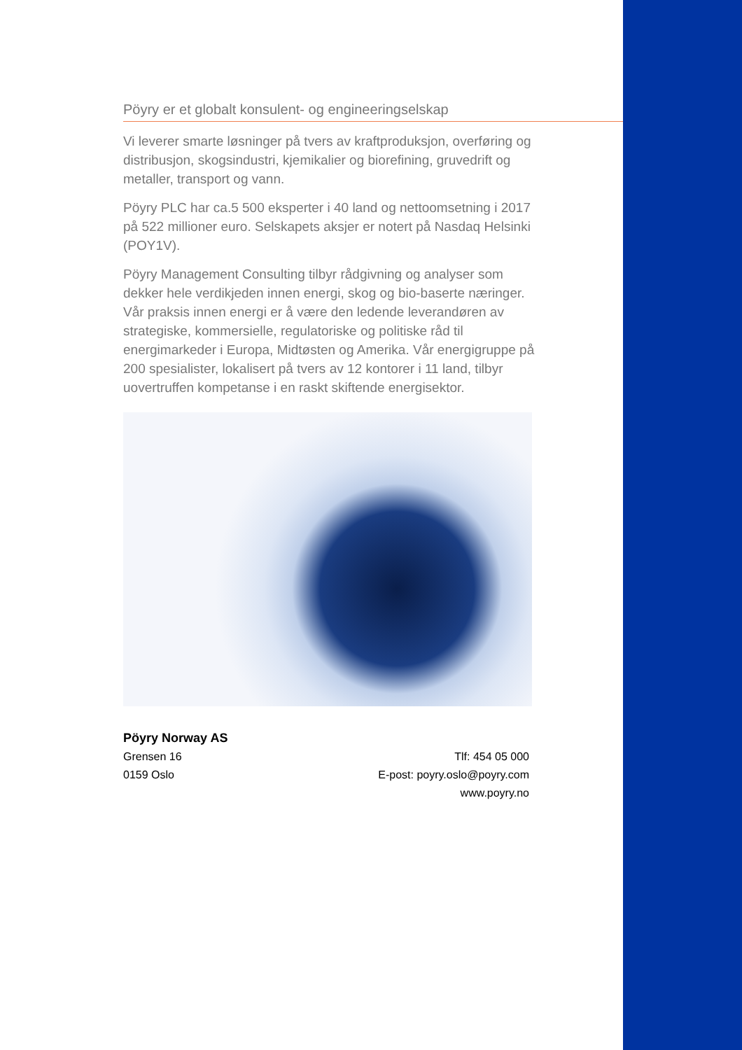Pöyry er et globalt konsulent- og engineeringselskap
Vi leverer smarte løsninger på tvers av kraftproduksjon, overføring og distribusjon, skogsindustri, kjemikalier og biorefining, gruvedrift og metaller, transport og vann.
Pöyry PLC har ca.5 500 eksperter i 40 land og nettoomsetning i 2017 på 522 millioner euro. Selskapets aksjer er notert på Nasdaq Helsinki (POY1V).
Pöyry Management Consulting tilbyr rådgivning og analyser som dekker hele verdikjeden innen energi, skog og bio-baserte næringer. Vår praksis innen energi er å være den ledende leverandøren av strategiske, kommersielle, regulatoriske og politiske råd til energimarkeder i Europa, Midtøsten og Amerika. Vår energigruppe på 200 spesialister, lokalisert på tvers av 12 kontorer i 11 land, tilbyr uovertruffen kompetanse i en raskt skiftende energisektor.
Pöyry Norway AS
Grensen 16
0159 Oslo
Tlf: 454 05 000
E-post: poyry.oslo@poyry.com
www.poyry.no